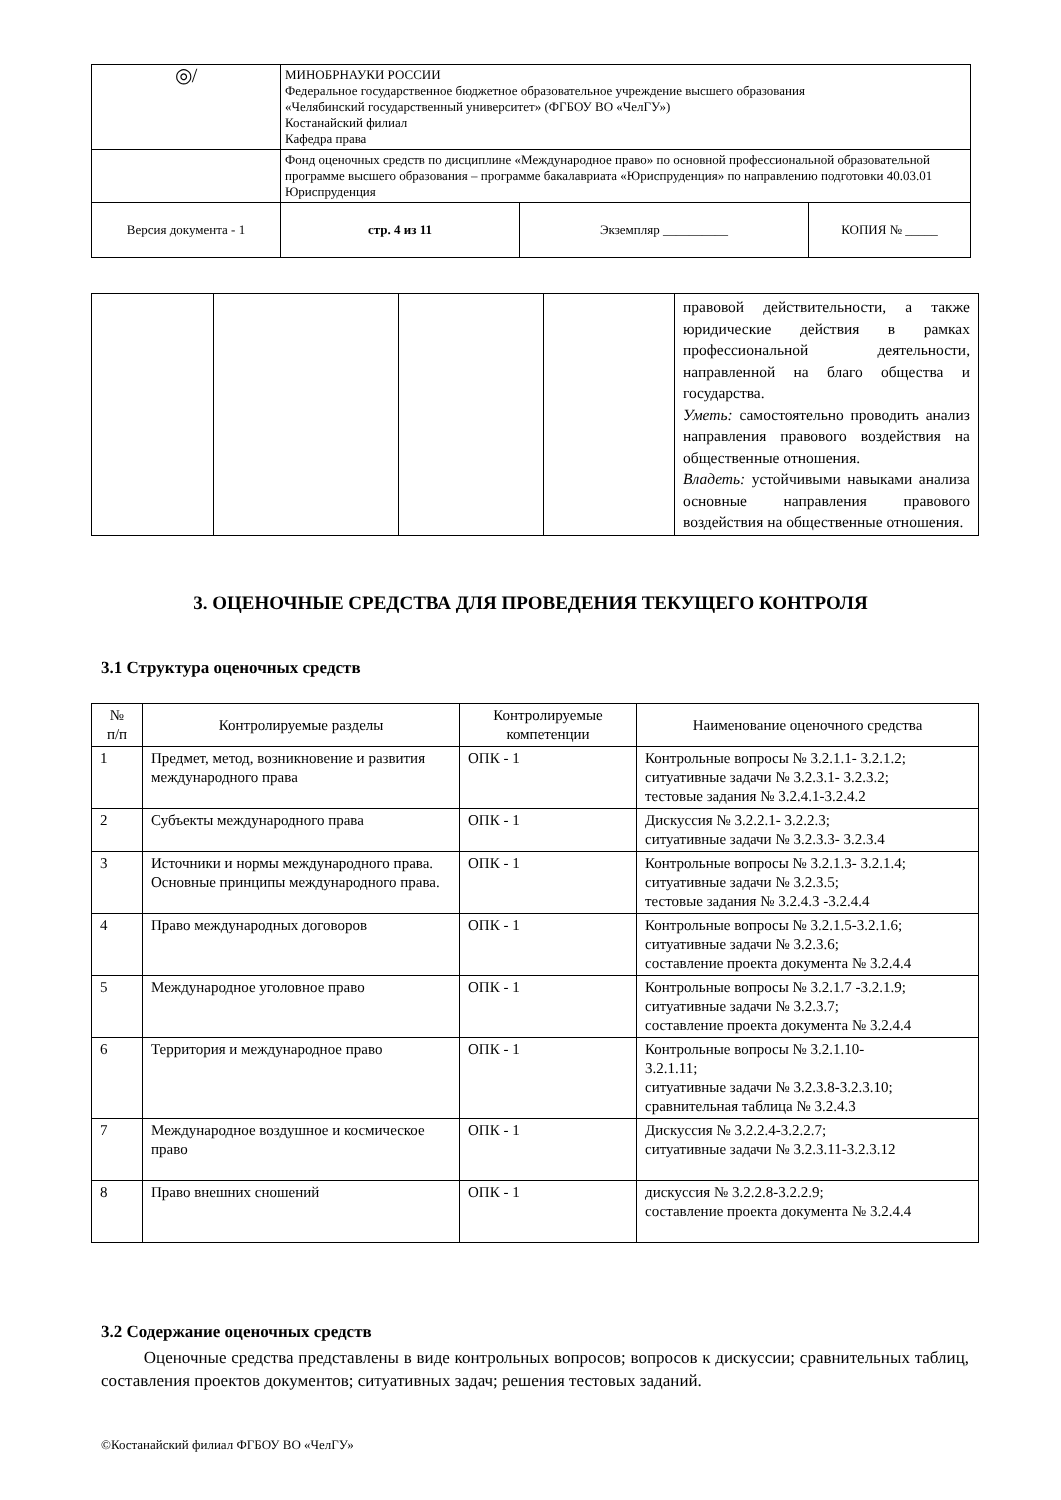| ◎/ | МИНОБРНАУКИ РОССИИ Федеральное государственное бюджетное образовательное учреждение высшего образования «Челябинский государственный университет» (ФГБОУ ВО «ЧелГУ») Костанайский филиал Кафедра права | | |
| | Фонд оценочных средств по дисциплине «Международное право» по основной профессиональной образовательной программе высшего образования – программе бакалавриата «Юриспруденция» по направлению подготовки 40.03.01 Юриспруденция | | |
| Версия документа - 1 | стр. 4 из 11 | Экземпляр __________ | КОПИЯ № _____ |
| | | | | правовой действительности, а также юридические действия в рамках профессиональной деятельности, направленной на благо общества и государства. Уметь: самостоятельно проводить анализ направления правового воздействия на общественные отношения. Владеть: устойчивыми навыками анализа основные направления правового воздействия на общественные отношения. |
3. ОЦЕНОЧНЫЕ СРЕДСТВА ДЛЯ ПРОВЕДЕНИЯ ТЕКУЩЕГО КОНТРОЛЯ
3.1 Структура оценочных средств
| № п/п | Контролируемые разделы | Контролируемые компетенции | Наименование оценочного средства |
| 1 | Предмет, метод, возникновение и развития международного права | ОПК - 1 | Контрольные вопросы № 3.2.1.1- 3.2.1.2; ситуативные задачи № 3.2.3.1- 3.2.3.2; тестовые задания № 3.2.4.1-3.2.4.2 |
| 2 | Субъекты международного права | ОПК - 1 | Дискуссия № 3.2.2.1- 3.2.2.3; ситуативные задачи № 3.2.3.3- 3.2.3.4 |
| 3 | Источники и нормы международного права. Основные принципы международного права. | ОПК - 1 | Контрольные вопросы № 3.2.1.3- 3.2.1.4; ситуативные задачи № 3.2.3.5; тестовые задания № 3.2.4.3 -3.2.4.4 |
| 4 | Право международных договоров | ОПК - 1 | Контрольные вопросы № 3.2.1.5-3.2.1.6; ситуативные задачи № 3.2.3.6; составление проекта документа № 3.2.4.4 |
| 5 | Международное уголовное право | ОПК - 1 | Контрольные вопросы № 3.2.1.7 -3.2.1.9; ситуативные задачи № 3.2.3.7; составление проекта документа № 3.2.4.4 |
| 6 | Территория и международное право | ОПК - 1 | Контрольные вопросы № 3.2.1.10- 3.2.1.11; ситуативные задачи № 3.2.3.8-3.2.3.10; сравнительная таблица № 3.2.4.3 |
| 7 | Международное воздушное и космическое право | ОПК - 1 | Дискуссия № 3.2.2.4-3.2.2.7; ситуативные задачи № 3.2.3.11-3.2.3.12 |
| 8 | Право внешних сношений | ОПК - 1 | дискуссия № 3.2.2.8-3.2.2.9; составление проекта документа № 3.2.4.4 |
3.2 Содержание оценочных средств
Оценочные средства представлены в виде контрольных вопросов; вопросов к дискуссии; сравнительных таблиц, составления проектов документов; ситуативных задач; решения тестовых заданий.
©Костанайский филиал ФГБОУ ВО «ЧелГУ»